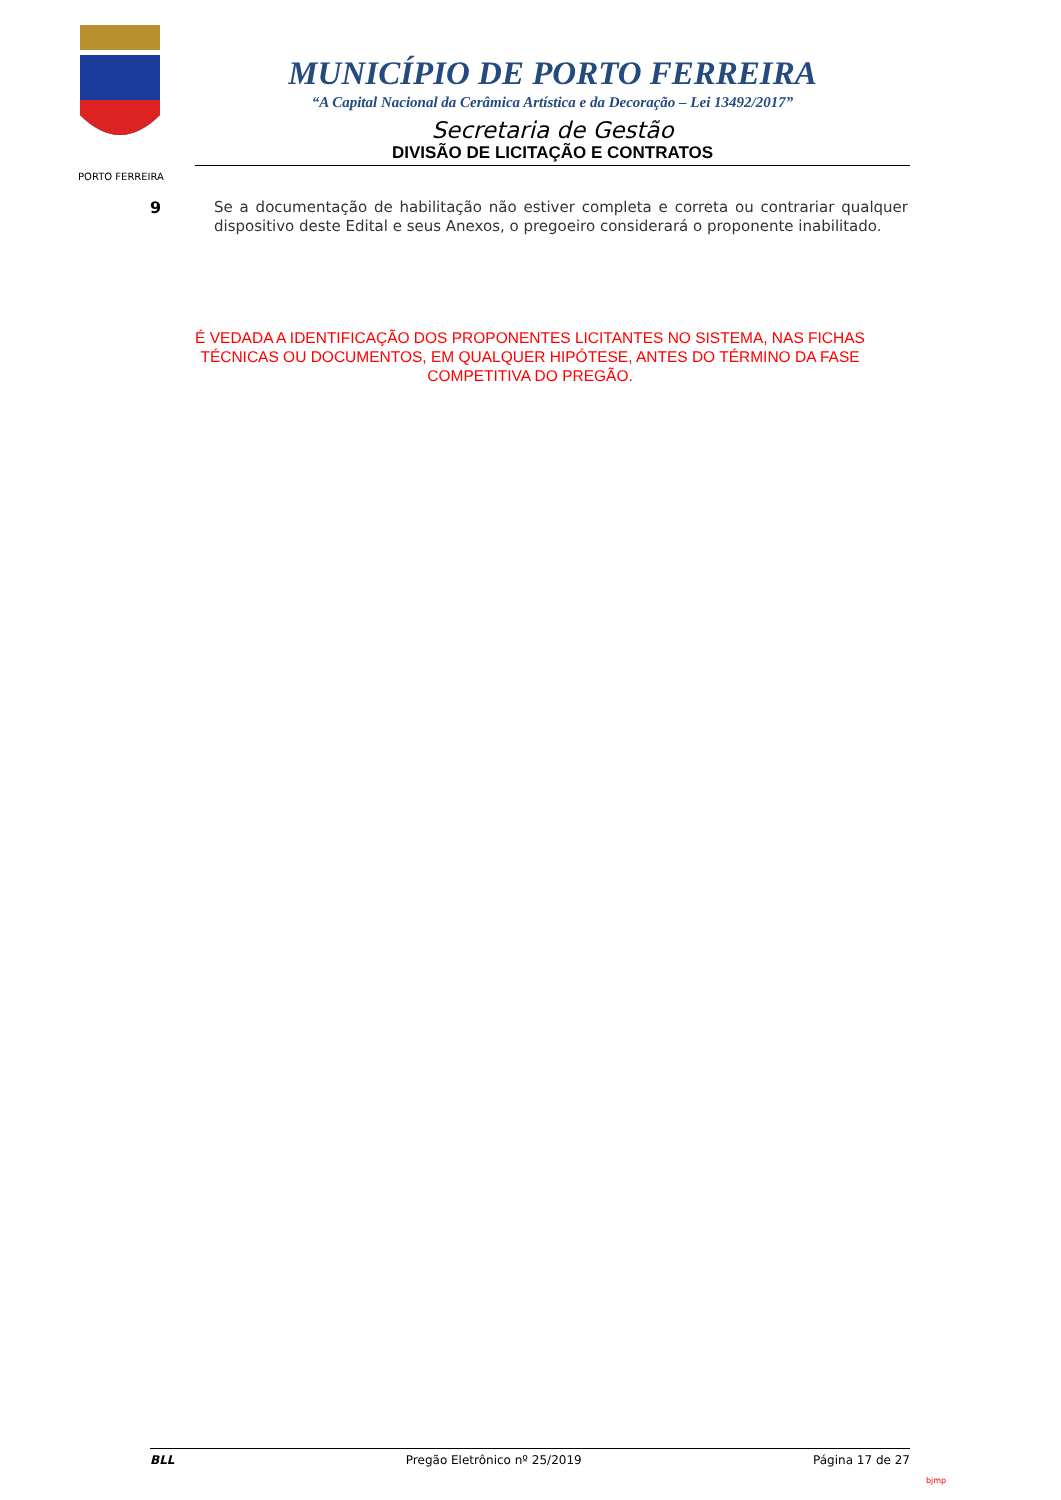PORTO FERREIRA
MUNICÍPIO DE PORTO FERREIRA
“A Capital Nacional da Cerâmica Artística e da Decoração – Lei 13492/2017”
Secretaria de Gestão
DIVISÃO DE LICITAÇÃO E CONTRATOS
9
Se a documentação de habilitação não estiver completa e correta ou contrariar qualquer dispositivo deste Edital e seus Anexos, o pregoeiro considerará o proponente inabilitado.
É VEDADA A IDENTIFICAÇÃO DOS PROPONENTES LICITANTES NO SISTEMA, NAS FICHAS TÉCNICAS OU DOCUMENTOS, EM QUALQUER HIPÓTESE, ANTES DO TÉRMINO DA FASE COMPETITIVA DO PREGÃO.
BLL Pregão Eletrônico nº 25/2019 Página 17 de 27
bjmp